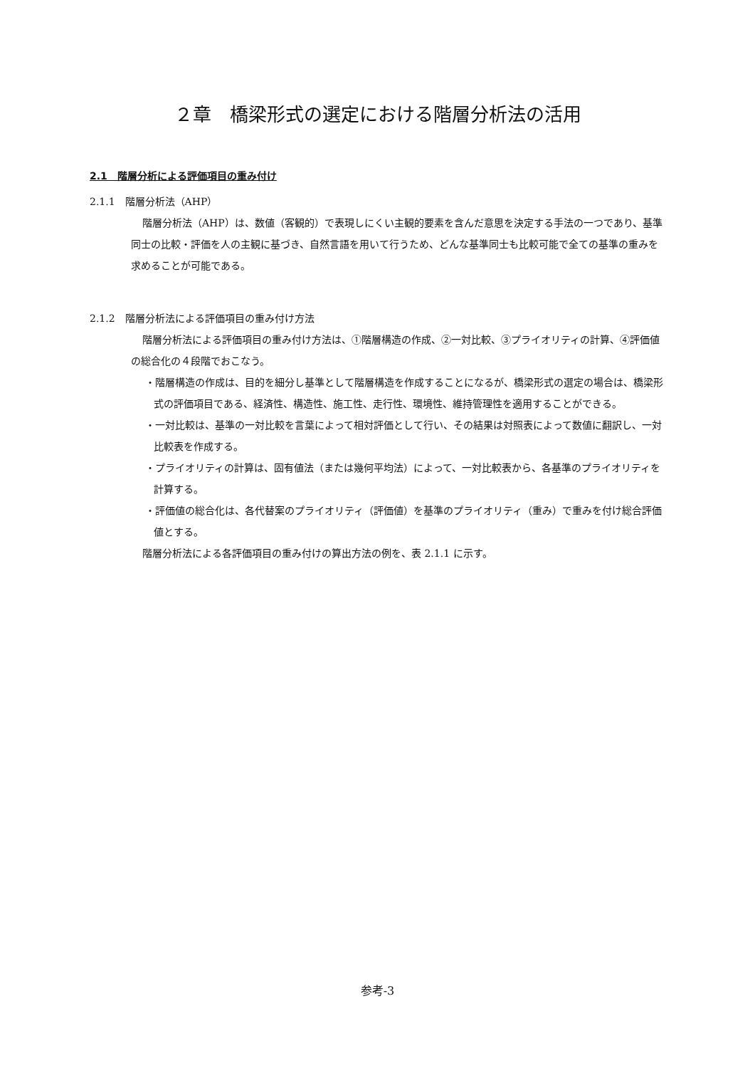２章　橋梁形式の選定における階層分析法の活用
2.1　階層分析による評価項目の重み付け
2.1.1　階層分析法（AHP）
階層分析法（AHP）は、数値（客観的）で表現しにくい主観的要素を含んだ意思を決定する手法の一つであり、基準同士の比較・評価を人の主観に基づき、自然言語を用いて行うため、どんな基準同士も比較可能で全ての基準の重みを求めることが可能である。
2.1.2　階層分析法による評価項目の重み付け方法
階層分析法による評価項目の重み付け方法は、①階層構造の作成、②一対比較、③プライオリティの計算、④評価値の総合化の４段階でおこなう。
・階層構造の作成は、目的を細分し基準として階層構造を作成することになるが、橋梁形式の選定の場合は、橋梁形式の評価項目である、経済性、構造性、施工性、走行性、環境性、維持管理性を適用することができる。
・一対比較は、基準の一対比較を言葉によって相対評価として行い、その結果は対照表によって数値に翻訳し、一対比較表を作成する。
・プライオリティの計算は、固有値法（または幾何平均法）によって、一対比較表から、各基準のプライオリティを計算する。
・評価値の総合化は、各代替案のプライオリティ（評価値）を基準のプライオリティ（重み）で重みを付け総合評価値とする。
階層分析法による各評価項目の重み付けの算出方法の例を、表 2.1.1 に示す。
参考-3